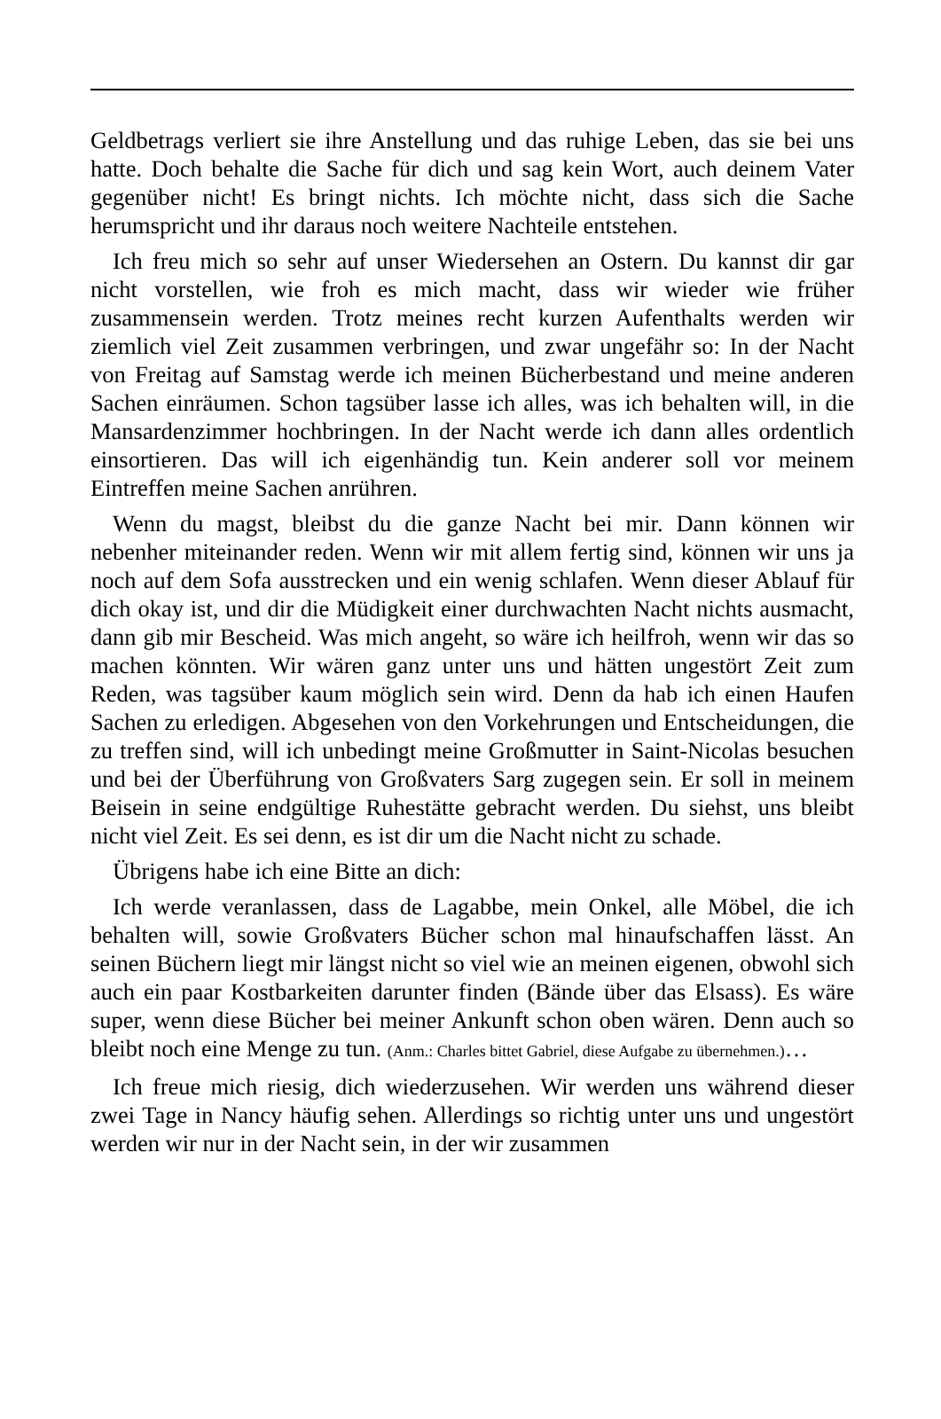Geldbetrags verliert sie ihre Anstellung und das ruhige Leben, das sie bei uns hatte. Doch behalte die Sache für dich und sag kein Wort, auch deinem Vater gegenüber nicht! Es bringt nichts. Ich möchte nicht, dass sich die Sache herumspricht und ihr daraus noch weitere Nachteile entstehen.
Ich freu mich so sehr auf unser Wiedersehen an Ostern. Du kannst dir gar nicht vorstellen, wie froh es mich macht, dass wir wieder wie früher zusammensein werden. Trotz meines recht kurzen Aufenthalts werden wir ziemlich viel Zeit zusammen verbringen, und zwar ungefähr so: In der Nacht von Freitag auf Samstag werde ich meinen Bücherbestand und meine anderen Sachen einräumen. Schon tagsüber lasse ich alles, was ich behalten will, in die Mansardenzimmer hochbringen. In der Nacht werde ich dann alles ordentlich einsortieren. Das will ich eigenhändig tun. Kein anderer soll vor meinem Eintreffen meine Sachen anrühren.
Wenn du magst, bleibst du die ganze Nacht bei mir. Dann können wir nebenher miteinander reden. Wenn wir mit allem fertig sind, können wir uns ja noch auf dem Sofa ausstrecken und ein wenig schlafen. Wenn dieser Ablauf für dich okay ist, und dir die Müdigkeit einer durchwachten Nacht nichts ausmacht, dann gib mir Bescheid. Was mich angeht, so wäre ich heilfroh, wenn wir das so machen könnten. Wir wären ganz unter uns und hätten ungestört Zeit zum Reden, was tagsüber kaum möglich sein wird. Denn da hab ich einen Haufen Sachen zu erledigen. Abgesehen von den Vorkehrungen und Entscheidungen, die zu treffen sind, will ich unbedingt meine Großmutter in Saint-Nicolas besuchen und bei der Überführung von Großvaters Sarg zugegen sein. Er soll in meinem Beisein in seine endgültige Ruhestätte gebracht werden. Du siehst, uns bleibt nicht viel Zeit. Es sei denn, es ist dir um die Nacht nicht zu schade.
Übrigens habe ich eine Bitte an dich:
Ich werde veranlassen, dass de Lagabbe, mein Onkel, alle Möbel, die ich behalten will, sowie Großvaters Bücher schon mal hinaufschaffen lässt. An seinen Büchern liegt mir längst nicht so viel wie an meinen eigenen, obwohl sich auch ein paar Kostbarkeiten darunter finden (Bände über das Elsass). Es wäre super, wenn diese Bücher bei meiner Ankunft schon oben wären. Denn auch so bleibt noch eine Menge zu tun. (Anm.: Charles bittet Gabriel, diese Aufgabe zu übernehmen.)…
Ich freue mich riesig, dich wiederzusehen. Wir werden uns während dieser zwei Tage in Nancy häufig sehen. Allerdings so richtig unter uns und ungestört werden wir nur in der Nacht sein, in der wir zusammen